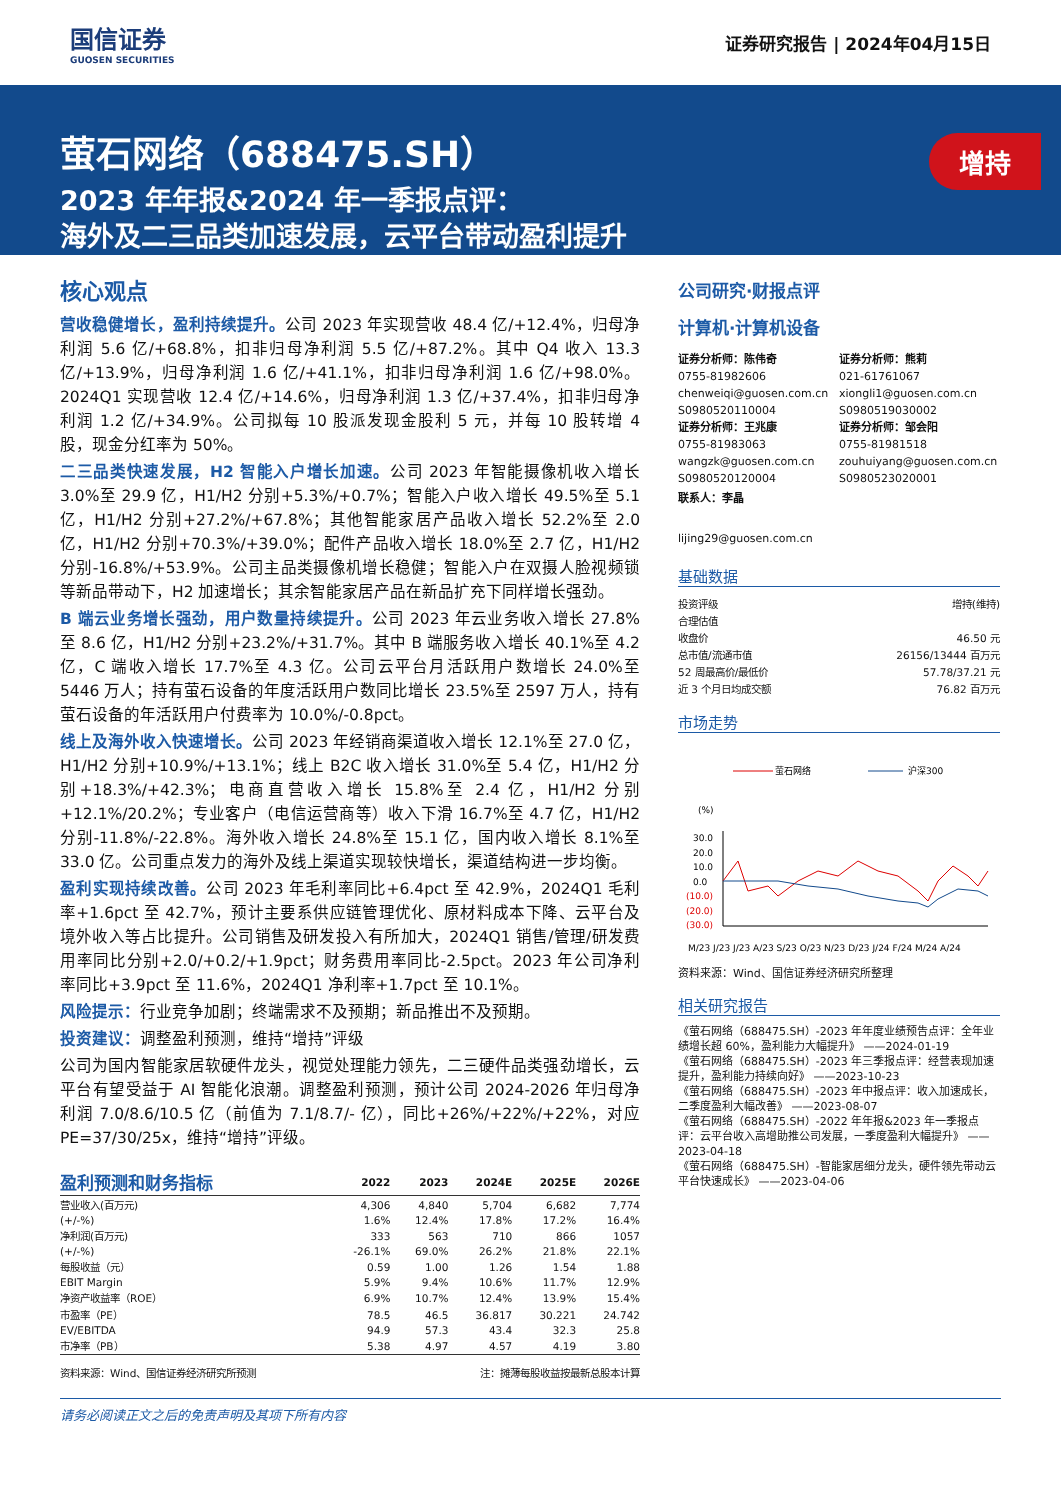国信证券
GUOSEN SECURITIES
证券研究报告 | 2024年04月15日
萤石网络（688475.SH）
2023 年年报&2024 年一季报点评：
海外及二三品类加速发展，云平台带动盈利提升
增持
核心观点
营收稳健增长，盈利持续提升。公司 2023 年实现营收 48.4 亿/+12.4%，归母净利润 5.6 亿/+68.8%，扣非归母净利润 5.5 亿/+87.2%。其中 Q4 收入 13.3 亿/+13.9%，归母净利润 1.6 亿/+41.1%，扣非归母净利润 1.6 亿/+98.0%。2024Q1 实现营收 12.4 亿/+14.6%，归母净利润 1.3 亿/+37.4%，扣非归母净利润 1.2 亿/+34.9%。公司拟每 10 股派发现金股利 5 元，并每 10 股转增 4 股，现金分红率为 50%。
二三品类快速发展，H2 智能入户增长加速。公司 2023 年智能摄像机收入增长 3.0%至 29.9 亿，H1/H2 分别+5.3%/+0.7%；智能入户收入增长 49.5%至 5.1 亿，H1/H2 分别+27.2%/+67.8%；其他智能家居产品收入增长 52.2%至 2.0 亿，H1/H2 分别+70.3%/+39.0%；配件产品收入增长 18.0%至 2.7 亿，H1/H2 分别-16.8%/+53.9%。公司主品类摄像机增长稳健；智能入户在双摄人脸视频锁等新品带动下，H2 加速增长；其余智能家居产品在新品扩充下同样增长强劲。
B 端云业务增长强劲，用户数量持续提升。公司 2023 年云业务收入增长 27.8%至 8.6 亿，H1/H2 分别+23.2%/+31.7%。其中 B 端服务收入增长 40.1%至 4.2 亿，C 端收入增长 17.7%至 4.3 亿。公司云平台月活跃用户数增长 24.0%至 5446 万人；持有萤石设备的年度活跃用户数同比增长 23.5%至 2597 万人，持有萤石设备的年活跃用户付费率为 10.0%/-0.8pct。
线上及海外收入快速增长。公司 2023 年经销商渠道收入增长 12.1%至 27.0 亿，H1/H2 分别+10.9%/+13.1%；线上 B2C 收入增长 31.0%至 5.4 亿，H1/H2 分别+18.3%/+42.3%；电商直营收入增长 15.8%至 2.4 亿，H1/H2 分别+12.1%/20.2%；专业客户（电信运营商等）收入下滑 16.7%至 4.7 亿，H1/H2 分别-11.8%/-22.8%。海外收入增长 24.8%至 15.1 亿，国内收入增长 8.1%至 33.0 亿。公司重点发力的海外及线上渠道实现较快增长，渠道结构进一步均衡。
盈利实现持续改善。公司 2023 年毛利率同比+6.4pct 至 42.9%，2024Q1 毛利率+1.6pct 至 42.7%，预计主要系供应链管理优化、原材料成本下降、云平台及境外收入等占比提升。公司销售及研发投入有所加大，2024Q1 销售/管理/研发费用率同比分别+2.0/+0.2/+1.9pct；财务费用率同比-2.5pct。2023 年公司净利率同比+3.9pct 至 11.6%，2024Q1 净利率+1.7pct 至 10.1%。
风险提示：行业竞争加剧；终端需求不及预期；新品推出不及预期。
投资建议：调整盈利预测，维持“增持”评级
公司为国内智能家居软硬件龙头，视觉处理能力领先，二三硬件品类强劲增长，云平台有望受益于 AI 智能化浪潮。调整盈利预测，预计公司 2024-2026 年归母净利润 7.0/8.6/10.5 亿（前值为 7.1/8.7/- 亿），同比+26%/+22%/+22%，对应 PE=37/30/25x，维持“增持”评级。
| 盈利预测和财务指标 | 2022 | 2023 | 2024E | 2025E | 2026E |
| --- | --- | --- | --- | --- | --- |
| 营业收入(百万元) | 4,306 | 4,840 | 5,704 | 6,682 | 7,774 |
| (+/-%) | 1.6% | 12.4% | 17.8% | 17.2% | 16.4% |
| 净利润(百万元) | 333 | 563 | 710 | 866 | 1057 |
| (+/-%) | -26.1% | 69.0% | 26.2% | 21.8% | 22.1% |
| 每股收益（元） | 0.59 | 1.00 | 1.26 | 1.54 | 1.88 |
| EBIT Margin | 5.9% | 9.4% | 10.6% | 11.7% | 12.9% |
| 净资产收益率（ROE） | 6.9% | 10.7% | 12.4% | 13.9% | 15.4% |
| 市盈率（PE） | 78.5 | 46.5 | 36.817 | 30.221 | 24.742 |
| EV/EBITDA | 94.9 | 57.3 | 43.4 | 32.3 | 25.8 |
| 市净率（PB） | 5.38 | 4.97 | 4.57 | 4.19 | 3.80 |
资料来源：Wind、国信证券经济研究所预测 注：摊薄每股收益按最新总股本计算
公司研究·财报点评
计算机·计算机设备
证券分析师：陈伟奇
0755-81982606
chenweiqi@guosen.com.cn
S0980520110004
证券分析师：熊莉
021-61761067
xiongli1@guosen.com.cn
S0980519030002
证券分析师：王兆康
0755-81983063
wangzk@guosen.com.cn
S0980520120004
证券分析师：邹会阳
0755-81981518
zouhuiyang@guosen.com.cn
S0980523020001
联系人：李晶
lijing29@guosen.com.cn
基础数据
| 投资评级 | 增持(维持) |
| 合理估值 | |
| 收盘价 | 46.50 元 |
| 总市值/流通市值 | 26156/13444 百万元 |
| 52 周最高价/最低价 | 57.78/37.21 元 |
| 近 3 个月日均成交额 | 76.82 百万元 |
市场走势
萤石网络
沪深300
(%)
30.0
20.0
10.0
0.0
(10.0)
(20.0)
(30.0)
M/23 J/23 J/23 A/23 S/23 O/23 N/23 D/23 J/24 F/24 M/24 A/24
资料来源：Wind、国信证券经济研究所整理
相关研究报告
《萤石网络（688475.SH）-2023 年年度业绩预告点评：全年业绩增长超 60%，盈利能力大幅提升》 ——2024-01-19
《萤石网络（688475.SH）-2023 年三季报点评：经营表现加速提升，盈利能力持续向好》 ——2023-10-23
《萤石网络（688475.SH）-2023 年中报点评：收入加速成长，二季度盈利大幅改善》 ——2023-08-07
《萤石网络（688475.SH）-2022 年年报&2023 年一季报点评：云平台收入高增助推公司发展，一季度盈利大幅提升》 ——2023-04-18
《萤石网络（688475.SH）-智能家居细分龙头，硬件领先带动云平台快速成长》 ——2023-04-06
请务必阅读正文之后的免责声明及其项下所有内容